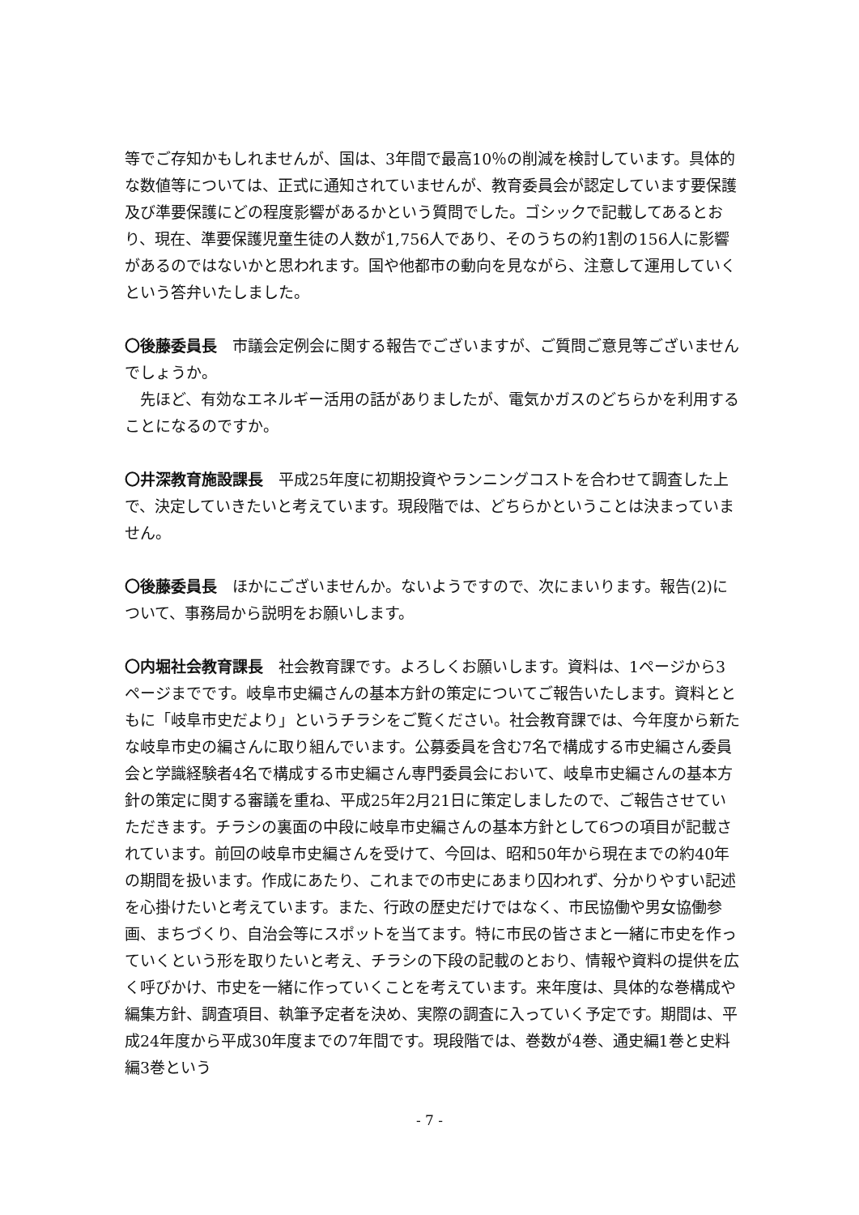等でご存知かもしれませんが、国は、3年間で最高10％の削減を検討しています。具体的な数値等については、正式に通知されていませんが、教育委員会が認定しています要保護及び準要保護にどの程度影響があるかという質問でした。ゴシックで記載してあるとおり、現在、準要保護児童生徒の人数が1,756人であり、そのうちの約1割の156人に影響があるのではないかと思われます。国や他都市の動向を見ながら、注意して運用していくという答弁いたしました。
〇後藤委員長　市議会定例会に関する報告でございますが、ご質問ご意見等ございませんでしょうか。
　先ほど、有効なエネルギー活用の話がありましたが、電気かガスのどちらかを利用することになるのですか。
〇井深教育施設課長　平成25年度に初期投資やランニングコストを合わせて調査した上で、決定していきたいと考えています。現段階では、どちらかということは決まっていません。
〇後藤委員長　ほかにございませんか。ないようですので、次にまいります。報告(2)について、事務局から説明をお願いします。
〇内堀社会教育課長　社会教育課です。よろしくお願いします。資料は、1ページから3ページまでです。岐阜市史編さんの基本方針の策定についてご報告いたします。資料とともに「岐阜市史だより」というチラシをご覧ください。社会教育課では、今年度から新たな岐阜市史の編さんに取り組んでいます。公募委員を含む7名で構成する市史編さん委員会と学識経験者4名で構成する市史編さん専門委員会において、岐阜市史編さんの基本方針の策定に関する審議を重ね、平成25年2月21日に策定しましたので、ご報告させていただきます。チラシの裏面の中段に岐阜市史編さんの基本方針として6つの項目が記載されています。前回の岐阜市史編さんを受けて、今回は、昭和50年から現在までの約40年の期間を扱います。作成にあたり、これまでの市史にあまり囚われず、分かりやすい記述を心掛けたいと考えています。また、行政の歴史だけではなく、市民協働や男女協働参画、まちづくり、自治会等にスポットを当てます。特に市民の皆さまと一緒に市史を作っていくという形を取りたいと考え、チラシの下段の記載のとおり、情報や資料の提供を広く呼びかけ、市史を一緒に作っていくことを考えています。来年度は、具体的な巻構成や編集方針、調査項目、執筆予定者を決め、実際の調査に入っていく予定です。期間は、平成24年度から平成30年度までの7年間です。現段階では、巻数が4巻、通史編1巻と史料編3巻という
- 7 -